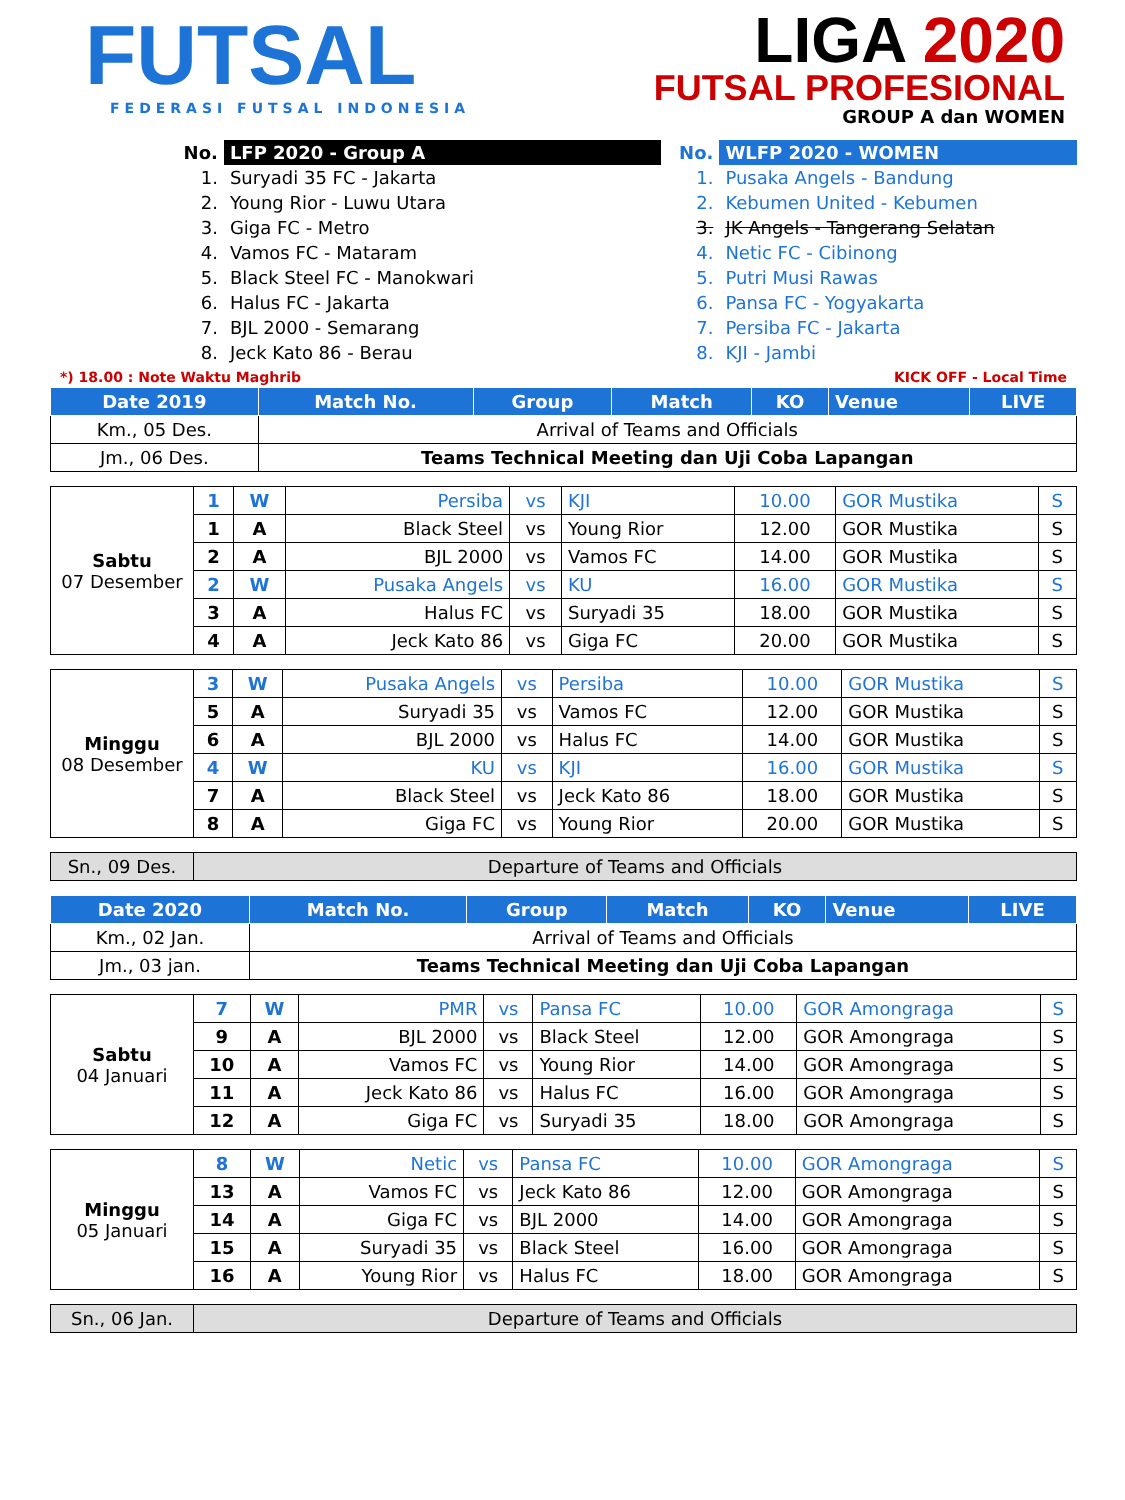FUTSAL
FEDERASI FUTSAL INDONESIA
LIGA 2020
FUTSAL PROFESIONAL
GROUP A dan WOMEN
| No. | LFP 2020 - Group A |
| 1. | Suryadi 35 FC - Jakarta |
| 2. | Young Rior - Luwu Utara |
| 3. | Giga FC - Metro |
| 4. | Vamos FC - Mataram |
| 5. | Black Steel FC - Manokwari |
| 6. | Halus FC - Jakarta |
| 7. | BJL 2000 - Semarang |
| 8. | Jeck Kato 86 - Berau |
| No. | WLFP 2020 - WOMEN |
| 1. | Pusaka Angels - Bandung |
| 2. | Kebumen United - Kebumen |
| 3. | JK Angels - Tangerang Selatan |
| 4. | Netic FC - Cibinong |
| 5. | Putri Musi Rawas |
| 6. | Pansa FC - Yogyakarta |
| 7. | Persiba FC - Jakarta |
| 8. | KJI - Jambi |
*) 18.00 : Note Waktu Maghrib KICK OFF - Local Time
| Date 2019 | Match No. | Group | Match | KO | Venue | LIVE |
| --- | --- | --- | --- | --- | --- | --- |
| Km., 05 Des. | Arrival of Teams and Officials | | | | | |
| Jm., 06 Des. | Teams Technical Meeting dan Uji Coba Lapangan | | | | | |
| Sabtu 07 Desember | 1 | W | Persiba | vs | KJI | 10.00 | GOR Mustika | S |
| | 1 | A | Black Steel | vs | Young Rior | 12.00 | GOR Mustika | S |
| | 2 | A | BJL 2000 | vs | Vamos FC | 14.00 | GOR Mustika | S |
| | 2 | W | Pusaka Angels | vs | KU | 16.00 | GOR Mustika | S |
| | 3 | A | Halus FC | vs | Suryadi 35 | 18.00 | GOR Mustika | S |
| | 4 | A | Jeck Kato 86 | vs | Giga FC | 20.00 | GOR Mustika | S |
| Minggu 08 Desember | 3 | W | Pusaka Angels | vs | Persiba | 10.00 | GOR Mustika | S |
| | 5 | A | Suryadi 35 | vs | Vamos FC | 12.00 | GOR Mustika | S |
| | 6 | A | BJL 2000 | vs | Halus FC | 14.00 | GOR Mustika | S |
| | 4 | W | KU | vs | KJI | 16.00 | GOR Mustika | S |
| | 7 | A | Black Steel | vs | Jeck Kato 86 | 18.00 | GOR Mustika | S |
| | 8 | A | Giga FC | vs | Young Rior | 20.00 | GOR Mustika | S |
| Sn., 09 Des. | Departure of Teams and Officials |
| Date 2020 | Match No. | Group | Match | KO | Venue | LIVE |
| --- | --- | --- | --- | --- | --- | --- |
| Km., 02 Jan. | Arrival of Teams and Officials | | | | | |
| Jm., 03 jan. | Teams Technical Meeting dan Uji Coba Lapangan | | | | | |
| Sabtu 04 Januari | 7 | W | PMR | vs | Pansa FC | 10.00 | GOR Amongraga | S |
| | 9 | A | BJL 2000 | vs | Black Steel | 12.00 | GOR Amongraga | S |
| | 10 | A | Vamos FC | vs | Young Rior | 14.00 | GOR Amongraga | S |
| | 11 | A | Jeck Kato 86 | vs | Halus FC | 16.00 | GOR Amongraga | S |
| | 12 | A | Giga FC | vs | Suryadi 35 | 18.00 | GOR Amongraga | S |
| Minggu 05 Januari | 8 | W | Netic | vs | Pansa FC | 10.00 | GOR Amongraga | S |
| | 13 | A | Vamos FC | vs | Jeck Kato 86 | 12.00 | GOR Amongraga | S |
| | 14 | A | Giga FC | vs | BJL 2000 | 14.00 | GOR Amongraga | S |
| | 15 | A | Suryadi 35 | vs | Black Steel | 16.00 | GOR Amongraga | S |
| | 16 | A | Young Rior | vs | Halus FC | 18.00 | GOR Amongraga | S |
| Sn., 06 Jan. | Departure of Teams and Officials |